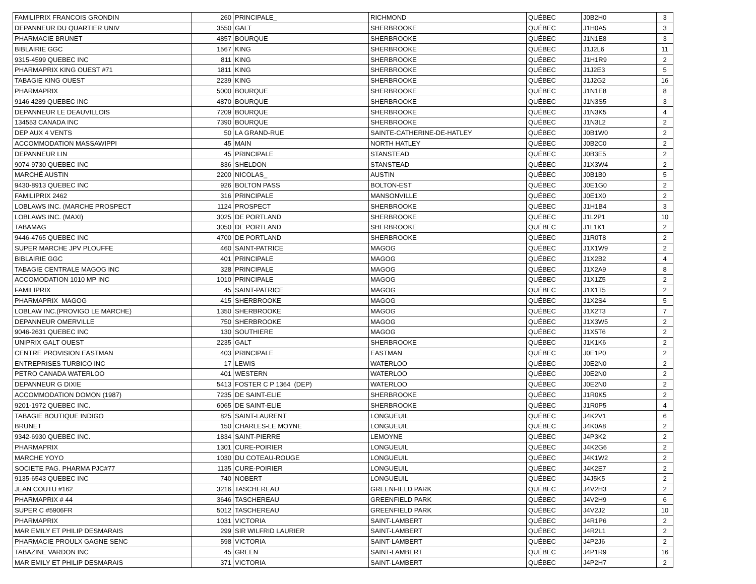| FAMILIPRIX FRANCOIS GRONDIN | 260 | PRINCIPALE_ | RICHMOND | QUÉBEC | J0B2H0 | 3 |
| DEPANNEUR DU QUARTIER UNIV | 3550 | GALT | SHERBROOKE | QUÉBEC | J1H0A5 | 3 |
| PHARMACIE BRUNET | 4857 | BOURQUE | SHERBROOKE | QUÉBEC | J1N1E8 | 3 |
| BIBLAIRIE GGC | 1567 | KING | SHERBROOKE | QUÉBEC | J1J2L6 | 11 |
| 9315-4599 QUEBEC INC | 811 | KING | SHERBROOKE | QUÉBEC | J1H1R9 | 2 |
| PHARMAPRIX KING OUEST #71 | 1811 | KING | SHERBROOKE | QUÉBEC | J1J2E3 | 5 |
| TABAGIE KING OUEST | 2239 | KING | SHERBROOKE | QUÉBEC | J1J2G2 | 16 |
| PHARMAPRIX | 5000 | BOURQUE | SHERBROOKE | QUÉBEC | J1N1E8 | 8 |
| 9146 4289 QUEBEC INC | 4870 | BOURQUE | SHERBROOKE | QUÉBEC | J1N3S5 | 3 |
| DEPANNEUR LE DEAUVILLOIS | 7209 | BOURQUE | SHERBROOKE | QUÉBEC | J1N3K5 | 4 |
| 134553 CANADA INC | 7390 | BOURQUE | SHERBROOKE | QUÉBEC | J1N3L2 | 2 |
| DEP AUX 4 VENTS | 50 | LA GRAND-RUE | SAINTE-CATHERINE-DE-HATLEY | QUÉBEC | J0B1W0 | 2 |
| ACCOMMODATION MASSAWIPPI | 45 | MAIN | NORTH HATLEY | QUÉBEC | J0B2C0 | 2 |
| DEPANNEUR LIN | 45 | PRINCIPALE | STANSTEAD | QUÉBEC | J0B3E5 | 2 |
| 9074-9730 QUEBEC INC | 836 | SHELDON | STANSTEAD | QUÉBEC | J1X3W4 | 2 |
| MARCHÉ AUSTIN | 2200 | NICOLAS_ | AUSTIN | QUÉBEC | J0B1B0 | 5 |
| 9430-8913 QUEBEC INC | 926 | BOLTON PASS | BOLTON-EST | QUÉBEC | J0E1G0 | 2 |
| FAMILIPRIX 2462 | 316 | PRINCIPALE | MANSONVILLE | QUÉBEC | J0E1X0 | 2 |
| LOBLAWS INC. (MARCHE PROSPECT | 1124 | PROSPECT | SHERBROOKE | QUÉBEC | J1H1B4 | 3 |
| LOBLAWS INC. (MAXI) | 3025 | DE PORTLAND | SHERBROOKE | QUÉBEC | J1L2P1 | 10 |
| TABAMAG | 3050 | DE PORTLAND | SHERBROOKE | QUÉBEC | J1L1K1 | 2 |
| 9446-4765 QUEBEC INC | 4700 | DE PORTLAND | SHERBROOKE | QUÉBEC | J1R0T8 | 2 |
| SUPER MARCHE JPV PLOUFFE | 460 | SAINT-PATRICE | MAGOG | QUÉBEC | J1X1W9 | 2 |
| BIBLAIRIE GGC | 401 | PRINCIPALE | MAGOG | QUÉBEC | J1X2B2 | 4 |
| TABAGIE CENTRALE MAGOG INC | 328 | PRINCIPALE | MAGOG | QUÉBEC | J1X2A9 | 8 |
| ACCOMODATION 1010 MP INC | 1010 | PRINCIPALE | MAGOG | QUÉBEC | J1X1Z5 | 2 |
| FAMILIPRIX | 45 | SAINT-PATRICE | MAGOG | QUÉBEC | J1X1T5 | 2 |
| PHARMAPRIX MAGOG | 415 | SHERBROOKE | MAGOG | QUÉBEC | J1X2S4 | 5 |
| LOBLAW INC.(PROVIGO LE MARCHE) | 1350 | SHERBROOKE | MAGOG | QUÉBEC | J1X2T3 | 7 |
| DEPANNEUR OMERVILLE | 750 | SHERBROOKE | MAGOG | QUÉBEC | J1X3W5 | 2 |
| 9046-2631 QUEBEC INC | 130 | SOUTHIERE | MAGOG | QUÉBEC | J1X5T6 | 2 |
| UNIPRIX GALT OUEST | 2235 | GALT | SHERBROOKE | QUÉBEC | J1K1K6 | 2 |
| CENTRE PROVISION EASTMAN | 403 | PRINCIPALE | EASTMAN | QUÉBEC | J0E1P0 | 2 |
| ENTREPRISES TURBICO INC | 17 | LEWIS | WATERLOO | QUÉBEC | J0E2N0 | 2 |
| PETRO CANADA WATERLOO | 401 | WESTERN | WATERLOO | QUÉBEC | J0E2N0 | 2 |
| DEPANNEUR G DIXIE | 5413 | FOSTER C P 1364 (DEP) | WATERLOO | QUÉBEC | J0E2N0 | 2 |
| ACCOMMODATION DOMON (1987) | 7235 | DE SAINT-ELIE | SHERBROOKE | QUÉBEC | J1R0K5 | 2 |
| 9201-1972 QUEBEC INC. | 6065 | DE SAINT-ELIE | SHERBROOKE | QUÉBEC | J1R0P5 | 4 |
| TABAGIE BOUTIQUE INDIGO | 825 | SAINT-LAURENT | LONGUEUIL | QUÉBEC | J4K2V1 | 6 |
| BRUNET | 150 | CHARLES-LE MOYNE | LONGUEUIL | QUÉBEC | J4K0A8 | 2 |
| 9342-6930 QUEBEC INC. | 1834 | SAINT-PIERRE | LEMOYNE | QUÉBEC | J4P3K2 | 2 |
| PHARMAPRIX | 1301 | CURE-POIRIER | LONGUEUIL | QUÉBEC | J4K2G6 | 2 |
| MARCHE YOYO | 1030 | DU COTEAU-ROUGE | LONGUEUIL | QUÉBEC | J4K1W2 | 2 |
| SOCIETE PAG. PHARMA PJC#77 | 1135 | CURE-POIRIER | LONGUEUIL | QUÉBEC | J4K2E7 | 2 |
| 9135-6543 QUEBEC INC | 740 | NOBERT | LONGUEUIL | QUÉBEC | J4J5K5 | 2 |
| JEAN COUTU #162 | 3216 | TASCHEREAU | GREENFIELD PARK | QUÉBEC | J4V2H3 | 2 |
| PHARMAPRIX # 44 | 3646 | TASCHEREAU | GREENFIELD PARK | QUÉBEC | J4V2H9 | 6 |
| SUPER C #5906FR | 5012 | TASCHEREAU | GREENFIELD PARK | QUÉBEC | J4V2J2 | 10 |
| PHARMAPRIX | 1031 | VICTORIA | SAINT-LAMBERT | QUÉBEC | J4R1P6 | 2 |
| MAR EMILY ET PHILIP DESMARAIS | 299 | SIR WILFRID LAURIER | SAINT-LAMBERT | QUÉBEC | J4R2L1 | 2 |
| PHARMACIE PROULX GAGNE SENC | 598 | VICTORIA | SAINT-LAMBERT | QUÉBEC | J4P2J6 | 2 |
| TABAZINE VARDON INC | 45 | GREEN | SAINT-LAMBERT | QUÉBEC | J4P1R9 | 16 |
| MAR EMILY ET PHILIP DESMARAIS | 371 | VICTORIA | SAINT-LAMBERT | QUÉBEC | J4P2H7 | 2 |